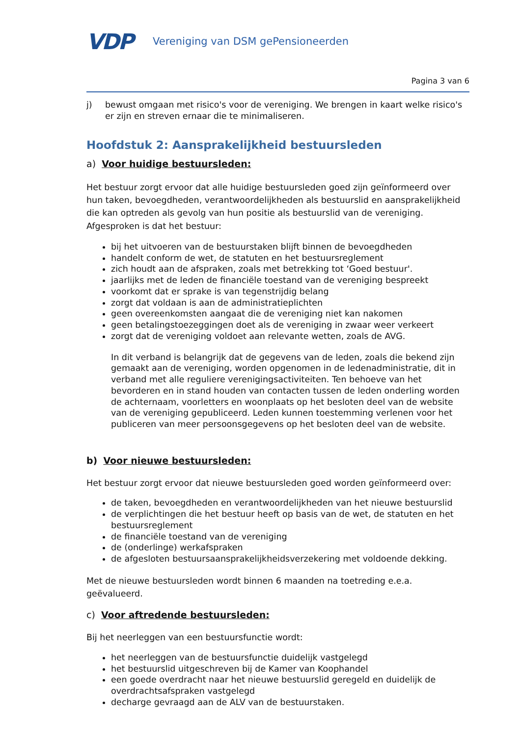VDP
Vereniging van DSM gePensioneerden
Pagina 3 van 6
j) bewust omgaan met risico's voor de vereniging. We brengen in kaart welke risico's er zijn en streven ernaar die te minimaliseren.
Hoofdstuk 2: Aansprakelijkheid bestuursleden
a) Voor huidige bestuursleden:
Het bestuur zorgt ervoor dat alle huidige bestuursleden goed zijn geïnformeerd over hun taken, bevoegdheden, verantwoordelijkheden als bestuurslid en aansprakelijkheid die kan optreden als gevolg van hun positie als bestuurslid van de vereniging.
Afgesproken is dat het bestuur:
bij het uitvoeren van de bestuurstaken blijft binnen de bevoegdheden
handelt conform de wet, de statuten en het bestuursreglement
zich houdt aan de afspraken, zoals met betrekking tot ‘Goed bestuur'.
jaarlijks met de leden de financiële toestand van de vereniging bespreekt
voorkomt dat er sprake is van tegenstrijdig belang
zorgt dat voldaan is aan de administratieplichten
geen overeenkomsten aangaat die de vereniging niet kan nakomen
geen betalingstoezeggingen doet als de vereniging in zwaar weer verkeert
zorgt dat de vereniging voldoet aan relevante wetten, zoals de AVG.
In dit verband is belangrijk dat de gegevens van de leden, zoals die bekend zijn gemaakt aan de vereniging, worden opgenomen in de ledenadministratie, dit in verband met alle reguliere verenigingsactiviteiten. Ten behoeve van het bevorderen en in stand houden van contacten tussen de leden onderling worden de achternaam, voorletters en woonplaats op het besloten deel van de website van de vereniging gepubliceerd. Leden kunnen toestemming verlenen voor het publiceren van meer persoonsgegevens op het besloten deel van de website.
b) Voor nieuwe bestuursleden:
Het bestuur zorgt ervoor dat nieuwe bestuursleden goed worden geïnformeerd over:
de taken, bevoegdheden en verantwoordelijkheden van het nieuwe bestuurslid
de verplichtingen die het bestuur heeft op basis van de wet, de statuten en het bestuursreglement
de financiële toestand van de vereniging
de (onderlinge) werkafspraken
de afgesloten bestuursaansprakelijkheidsverzekering met voldoende dekking.
Met de nieuwe bestuursleden wordt binnen 6 maanden na toetreding e.e.a. geëvalueerd.
c) Voor aftredende bestuursleden:
Bij het neerleggen van een bestuursfunctie wordt:
het neerleggen van de bestuursfunctie duidelijk vastgelegd
het bestuurslid uitgeschreven bij de Kamer van Koophandel
een goede overdracht naar het nieuwe bestuurslid geregeld en duidelijk de overdrachtsafspraken vastgelegd
decharge gevraagd aan de ALV van de bestuurstaken.